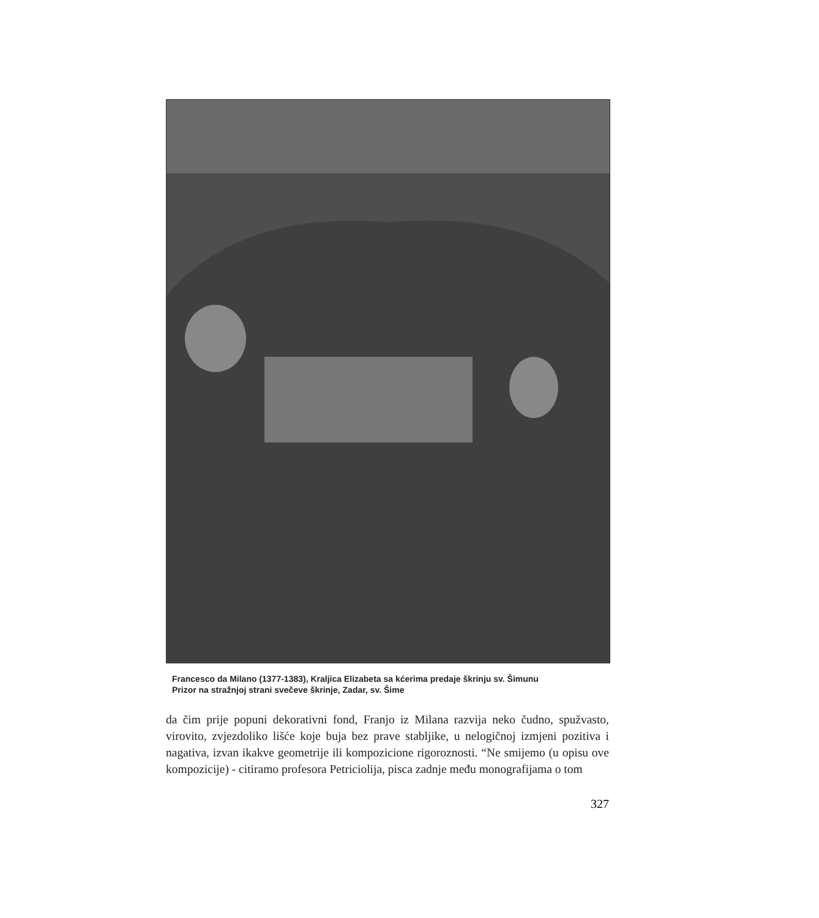Francesco da Milano (1377-1383), Kraljica Elizabeta sa kćerima predaje škrinju sv. Šimunu
Prizor na stražnjoj strani svečeve škrinje, Zadar, sv. Šime
da čim prije popuni dekorativni fond, Franjo iz Milana razvija neko čudno, spužvasto, virovito, zvjezdoliko lišće koje buja bez prave stabljike, u nelogičnoj izmjeni pozitiva i nagativa, izvan ikakve geometrije ili kompozicione rigoroznosti. “Ne smijemo (u opisu ove kompozicije) - citiramo profesora Petriciolija, pisca zadnje među monografijama o tom
327